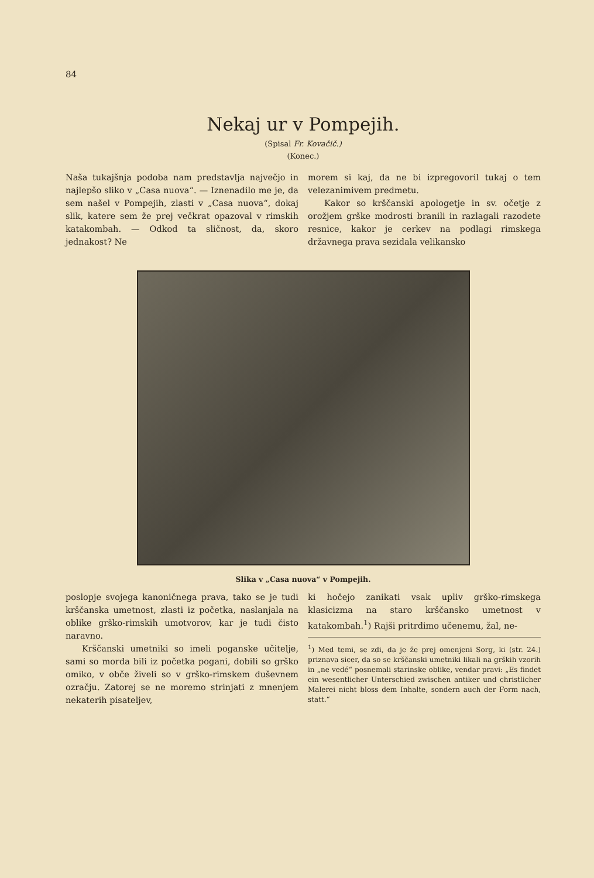84
Nekaj ur v Pompejih.
(Spisal Fr. Kovačič.)
(Konec.)
Naša tukajšnja podoba nam predstavlja največjo in najlepšo sliko v „Casa nuova“. — Iznenadilo me je, da sem našel v Pompejih, zlasti v „Casa nuova“, dokaj slik, katere sem že prej večkrat opazoval v rimskih katakombah. — Odkod ta sličnost, da, skoro jednakost? Ne
morem si kaj, da ne bi izpregovoril tukaj o tem velezanimivem predmetu.
Kakor so krščanski apologetje in sv. očetje z orožjem grške modrosti branili in razlagali razodete resnice, kakor je cerkev na podlagi rimskega državnega prava sezidala velikansko
Slika v „Casa nuova“ v Pompejih.
poslopje svojega kanoničnega prava, tako se je tudi krščanska umetnost, zlasti iz početka, naslanjala na oblike grško-rimskih umotvorov, kar je tudi čisto naravno.
Krščanski umetniki so imeli poganske učitelje, sami so morda bili iz početka pogani, dobili so grško omiko, v obče živeli so v grško-rimskem duševnem ozračju. Zatorej se ne moremo strinjati z mnenjem nekaterih pisateljev,
ki hočejo zanikati vsak upliv grško-rimskega klasicizma na staro krščansko umetnost v katakombah.<sup>1</sup>) Rajši pritrdimo učenemu, žal, ne-
<sup>1</sup>) Med temi, se zdi, da je že prej omenjeni Sorg, ki (str. 24.) priznava sicer, da so se krščanski umetniki likali na grških vzorih in „ne vedé“ posnemali starinske oblike, vendar pravi: „Es findet ein wesentlicher Unterschied zwischen antiker und christlicher Malerei nicht bloss dem Inhalte, sondern auch der Form nach, statt.“